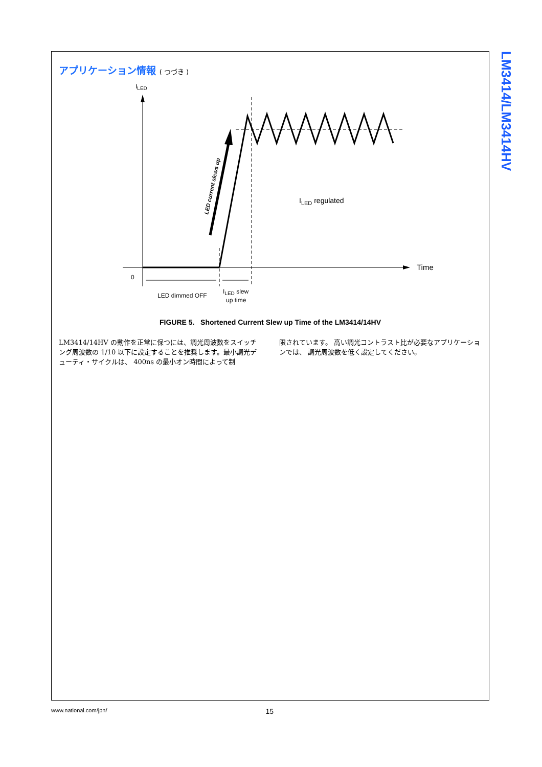アプリケーション情報 ( つづき )
ILED
Time
0
LED current slews up
ILED regulated
LED dimmed OFF
ILED slew
up time
FIGURE 5. Shortened Current Slew up Time of the LM3414/14HV
LM3414/14HV の動作を正常に保つには、調光周波数をスイッチング周波数の 1/10 以下に設定することを推奨します。最小調光デューティ・サイクルは、 400ns の最小オン時間によって制
限されています。 高い調光コントラスト比が必要なアプリケーションでは、 調光周波数を低く設定してください。
LM3414/LM3414HV
www.national.com/jpn/ 15